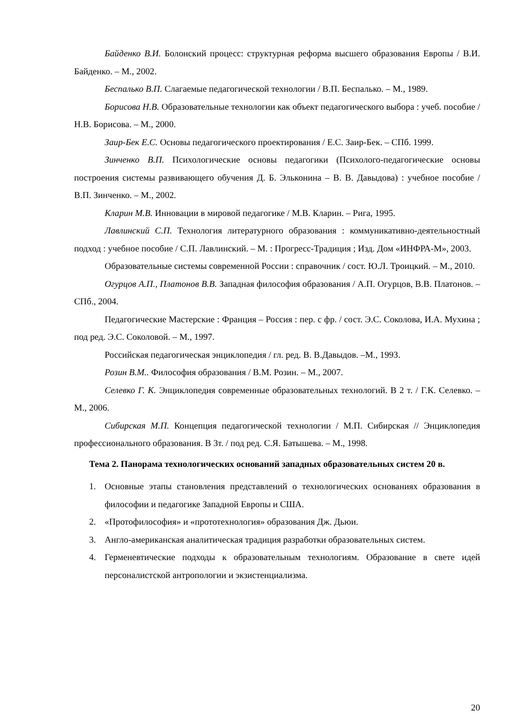Байденко В.И. Болонский процесс: структурная реформа высшего образования Европы / В.И. Байденко. – М., 2002.
Беспалько В.П. Слагаемые педагогической технологии / В.П. Беспалько. – М., 1989.
Борисова Н.В. Образовательные технологии как объект педагогического выбора : учеб. пособие / Н.В. Борисова. – М., 2000.
Заир-Бек Е.С. Основы педагогического проектирования / Е.С. Заир-Бек. – СПб. 1999.
Зинченко В.П. Психологические основы педагогики (Психолого-педагогические основы построения системы развивающего обучения Д. Б. Эльконина – В. В. Давыдова) : учебное пособие / В.П. Зинченко. – М., 2002.
Кларин М.В. Инновации в мировой педагогике / М.В. Кларин. – Рига, 1995.
Лавлинский С.П. Технология литературного образования : коммуникативно-деятельностный подход : учебное пособие / С.П. Лавлинский. – М. : Прогресс-Традиция ; Изд. Дом «ИНФРА-М», 2003.
Образовательные системы современной России : справочник / сост. Ю.Л. Троицкий. – М., 2010.
Огурцов А.П., Платонов В.В. Западная философия образования / А.П. Огурцов, В.В. Платонов. – СПб., 2004.
Педагогические Мастерские : Франция – Россия : пер. с фр. / сост. Э.С. Соколова, И.А. Мухина ; под ред. Э.С. Соколовой. – М., 1997.
Российская педагогическая энциклопедия / гл. ред. В. В.Давыдов. –М., 1993.
Розин В.М.. Философия образования / В.М. Розин. – М., 2007.
Селевко Г. К. Энциклопедия современные образовательных технологий. В 2 т. / Г.К. Селевко. – М., 2006.
Сибирская М.П. Концепция педагогической технологии / М.П. Сибирская // Энциклопедия профессионального образования. В 3т. / под ред. С.Я. Батышева. – М., 1998.
Тема 2. Панорама технологических оснований западных образовательных систем 20 в.
1. Основные этапы становления представлений о технологических основаниях образования в философии и педагогике Западной Европы и США.
2. «Протофилософия» и «прототехнология» образования Дж. Дьюи.
3. Англо-американская аналитическая традиция разработки образовательных систем.
4. Герменевтические подходы к образовательным технологиям. Образование в свете идей персоналистской антропологии и экзистенциализма.
20